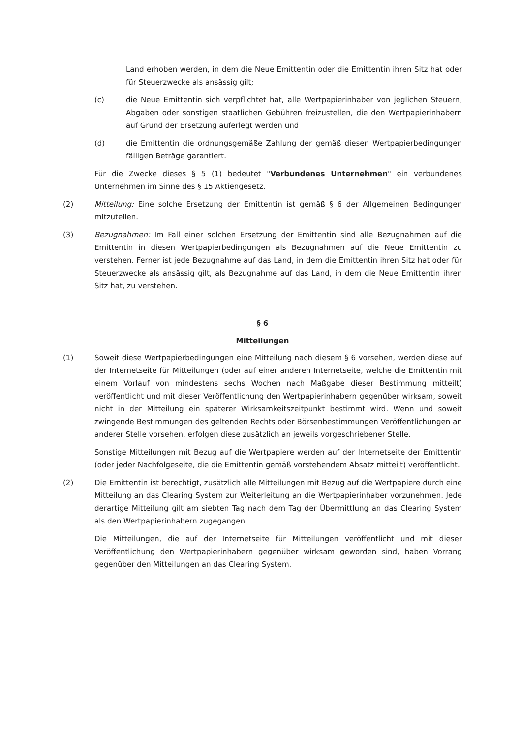Land erhoben werden, in dem die Neue Emittentin oder die Emittentin ihren Sitz hat oder für Steuerzwecke als ansässig gilt;
(c) die Neue Emittentin sich verpflichtet hat, alle Wertpapierinhaber von jeglichen Steuern, Abgaben oder sonstigen staatlichen Gebühren freizustellen, die den Wertpapierinhabern auf Grund der Ersetzung auferlegt werden und
(d) die Emittentin die ordnungsgemäße Zahlung der gemäß diesen Wertpapierbedingungen fälligen Beträge garantiert.
Für die Zwecke dieses § 5 (1) bedeutet "Verbundenes Unternehmen" ein verbundenes Unternehmen im Sinne des § 15 Aktiengesetz.
(2) Mitteilung: Eine solche Ersetzung der Emittentin ist gemäß § 6 der Allgemeinen Bedingungen mitzuteilen.
(3) Bezugnahmen: Im Fall einer solchen Ersetzung der Emittentin sind alle Bezugnahmen auf die Emittentin in diesen Wertpapierbedingungen als Bezugnahmen auf die Neue Emittentin zu verstehen. Ferner ist jede Bezugnahme auf das Land, in dem die Emittentin ihren Sitz hat oder für Steuerzwecke als ansässig gilt, als Bezugnahme auf das Land, in dem die Neue Emittentin ihren Sitz hat, zu verstehen.
§ 6
Mitteilungen
(1) Soweit diese Wertpapierbedingungen eine Mitteilung nach diesem § 6 vorsehen, werden diese auf der Internetseite für Mitteilungen (oder auf einer anderen Internetseite, welche die Emittentin mit einem Vorlauf von mindestens sechs Wochen nach Maßgabe dieser Bestimmung mitteilt) veröffentlicht und mit dieser Veröffentlichung den Wertpapierinhabern gegenüber wirksam, soweit nicht in der Mitteilung ein späterer Wirksamkeitszeitpunkt bestimmt wird. Wenn und soweit zwingende Bestimmungen des geltenden Rechts oder Börsenbestimmungen Veröffentlichungen an anderer Stelle vorsehen, erfolgen diese zusätzlich an jeweils vorgeschriebener Stelle.
Sonstige Mitteilungen mit Bezug auf die Wertpapiere werden auf der Internetseite der Emittentin (oder jeder Nachfolgeseite, die die Emittentin gemäß vorstehendem Absatz mitteilt) veröffentlicht.
(2) Die Emittentin ist berechtigt, zusätzlich alle Mitteilungen mit Bezug auf die Wertpapiere durch eine Mitteilung an das Clearing System zur Weiterleitung an die Wertpapierinhaber vorzunehmen. Jede derartige Mitteilung gilt am siebten Tag nach dem Tag der Übermittlung an das Clearing System als den Wertpapierinhabern zugegangen.
Die Mitteilungen, die auf der Internetseite für Mitteilungen veröffentlicht und mit dieser Veröffentlichung den Wertpapierinhabern gegenüber wirksam geworden sind, haben Vorrang gegenüber den Mitteilungen an das Clearing System.